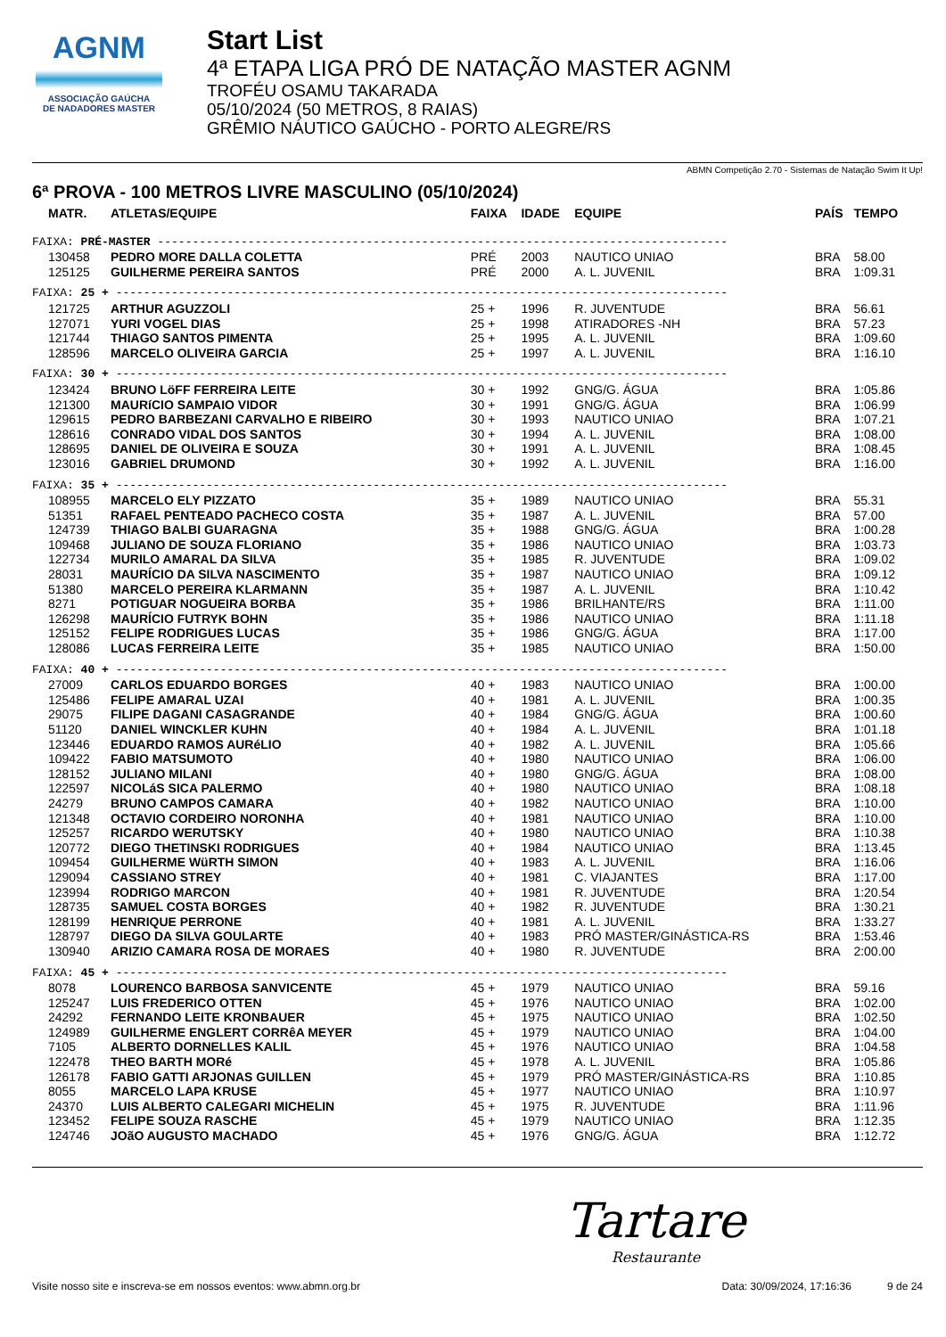AGNM
ASSOCIAÇÃO GAÚCHA
DE NADADORES MASTER
Start List
4ª ETAPA LIGA PRÓ DE NATAÇÃO MASTER AGNM
TROFÉU OSAMU TAKARADA
05/10/2024 (50 METROS, 8 RAIAS)
GRÊMIO NÁUTICO GAÚCHO - PORTO ALEGRE/RS
ABMN Competição 2.70 - Sistemas de Natação Swim It Up!
6ª PROVA - 100 METROS LIVRE MASCULINO (05/10/2024)
| MATR. | ATLETAS/EQUIPE | FAIXA | IDADE | EQUIPE | PAÍS | TEMPO |
| --- | --- | --- | --- | --- | --- | --- |
| FAIXA: PRÉ-MASTER ---------------------------------------------------------------------------------- | | | | | | |
| 130458 | PEDRO MORE DALLA COLETTA | PRÉ | 2003 | NAUTICO UNIAO | BRA | 58.00 |
| 125125 | GUILHERME PEREIRA SANTOS | PRÉ | 2000 | A. L. JUVENIL | BRA | 1:09.31 |
| FAIXA: 25 + ---------------------------------------------------------------------------------------- | | | | | | |
| 121725 | ARTHUR AGUZZOLI | 25 + | 1996 | R. JUVENTUDE | BRA | 56.61 |
| 127071 | YURI VOGEL DIAS | 25 + | 1998 | ATIRADORES -NH | BRA | 57.23 |
| 121744 | THIAGO SANTOS PIMENTA | 25 + | 1995 | A. L. JUVENIL | BRA | 1:09.60 |
| 128596 | MARCELO OLIVEIRA GARCIA | 25 + | 1997 | A. L. JUVENIL | BRA | 1:16.10 |
| FAIXA: 30 + ---------------------------------------------------------------------------------------- | | | | | | |
| 123424 | BRUNO LöFF FERREIRA LEITE | 30 + | 1992 | GNG/G. ÁGUA | BRA | 1:05.86 |
| 121300 | MAURíCIO SAMPAIO VIDOR | 30 + | 1991 | GNG/G. ÁGUA | BRA | 1:06.99 |
| 129615 | PEDRO BARBEZANI CARVALHO E RIBEIRO | 30 + | 1993 | NAUTICO UNIAO | BRA | 1:07.21 |
| 128616 | CONRADO VIDAL DOS SANTOS | 30 + | 1994 | A. L. JUVENIL | BRA | 1:08.00 |
| 128695 | DANIEL DE OLIVEIRA E SOUZA | 30 + | 1991 | A. L. JUVENIL | BRA | 1:08.45 |
| 123016 | GABRIEL DRUMOND | 30 + | 1992 | A. L. JUVENIL | BRA | 1:16.00 |
| FAIXA: 35 + ---------------------------------------------------------------------------------------- | | | | | | |
| 108955 | MARCELO ELY PIZZATO | 35 + | 1989 | NAUTICO UNIAO | BRA | 55.31 |
| 51351 | RAFAEL PENTEADO PACHECO COSTA | 35 + | 1987 | A. L. JUVENIL | BRA | 57.00 |
| 124739 | THIAGO BALBI GUARAGNA | 35 + | 1988 | GNG/G. ÁGUA | BRA | 1:00.28 |
| 109468 | JULIANO DE SOUZA FLORIANO | 35 + | 1986 | NAUTICO UNIAO | BRA | 1:03.73 |
| 122734 | MURILO AMARAL DA SILVA | 35 + | 1985 | R. JUVENTUDE | BRA | 1:09.02 |
| 28031 | MAURÍCIO DA SILVA NASCIMENTO | 35 + | 1987 | NAUTICO UNIAO | BRA | 1:09.12 |
| 51380 | MARCELO PEREIRA KLARMANN | 35 + | 1987 | A. L. JUVENIL | BRA | 1:10.42 |
| 8271 | POTIGUAR NOGUEIRA BORBA | 35 + | 1986 | BRILHANTE/RS | BRA | 1:11.00 |
| 126298 | MAURÍCIO FUTRYK BOHN | 35 + | 1986 | NAUTICO UNIAO | BRA | 1:11.18 |
| 125152 | FELIPE RODRIGUES LUCAS | 35 + | 1986 | GNG/G. ÁGUA | BRA | 1:17.00 |
| 128086 | LUCAS FERREIRA LEITE | 35 + | 1985 | NAUTICO UNIAO | BRA | 1:50.00 |
| FAIXA: 40 + ---------------------------------------------------------------------------------------- | | | | | | |
| 27009 | CARLOS EDUARDO BORGES | 40 + | 1983 | NAUTICO UNIAO | BRA | 1:00.00 |
| 125486 | FELIPE AMARAL UZAI | 40 + | 1981 | A. L. JUVENIL | BRA | 1:00.35 |
| 29075 | FILIPE DAGANI CASAGRANDE | 40 + | 1984 | GNG/G. ÁGUA | BRA | 1:00.60 |
| 51120 | DANIEL WINCKLER KUHN | 40 + | 1984 | A. L. JUVENIL | BRA | 1:01.18 |
| 123446 | EDUARDO RAMOS AURéLIO | 40 + | 1982 | A. L. JUVENIL | BRA | 1:05.66 |
| 109422 | FABIO MATSUMOTO | 40 + | 1980 | NAUTICO UNIAO | BRA | 1:06.00 |
| 128152 | JULIANO MILANI | 40 + | 1980 | GNG/G. ÁGUA | BRA | 1:08.00 |
| 122597 | NICOLáS SICA PALERMO | 40 + | 1980 | NAUTICO UNIAO | BRA | 1:08.18 |
| 24279 | BRUNO CAMPOS CAMARA | 40 + | 1982 | NAUTICO UNIAO | BRA | 1:10.00 |
| 121348 | OCTAVIO CORDEIRO NORONHA | 40 + | 1981 | NAUTICO UNIAO | BRA | 1:10.00 |
| 125257 | RICARDO WERUTSKY | 40 + | 1980 | NAUTICO UNIAO | BRA | 1:10.38 |
| 120772 | DIEGO THETINSKI RODRIGUES | 40 + | 1984 | NAUTICO UNIAO | BRA | 1:13.45 |
| 109454 | GUILHERME WüRTH SIMON | 40 + | 1983 | A. L. JUVENIL | BRA | 1:16.06 |
| 129094 | CASSIANO STREY | 40 + | 1981 | C. VIAJANTES | BRA | 1:17.00 |
| 123994 | RODRIGO MARCON | 40 + | 1981 | R. JUVENTUDE | BRA | 1:20.54 |
| 128735 | SAMUEL COSTA BORGES | 40 + | 1982 | R. JUVENTUDE | BRA | 1:30.21 |
| 128199 | HENRIQUE PERRONE | 40 + | 1981 | A. L. JUVENIL | BRA | 1:33.27 |
| 128797 | DIEGO DA SILVA GOULARTE | 40 + | 1983 | PRÓ MASTER/GINÁSTICA-RS | BRA | 1:53.46 |
| 130940 | ARIZIO CAMARA ROSA DE MORAES | 40 + | 1980 | R. JUVENTUDE | BRA | 2:00.00 |
| FAIXA: 45 + ---------------------------------------------------------------------------------------- | | | | | | |
| 8078 | LOURENCO BARBOSA SANVICENTE | 45 + | 1979 | NAUTICO UNIAO | BRA | 59.16 |
| 125247 | LUIS FREDERICO OTTEN | 45 + | 1976 | NAUTICO UNIAO | BRA | 1:02.00 |
| 24292 | FERNANDO LEITE KRONBAUER | 45 + | 1975 | NAUTICO UNIAO | BRA | 1:02.50 |
| 124989 | GUILHERME ENGLERT CORRêA MEYER | 45 + | 1979 | NAUTICO UNIAO | BRA | 1:04.00 |
| 7105 | ALBERTO DORNELLES KALIL | 45 + | 1976 | NAUTICO UNIAO | BRA | 1:04.58 |
| 122478 | THEO BARTH MORé | 45 + | 1978 | A. L. JUVENIL | BRA | 1:05.86 |
| 126178 | FABIO GATTI ARJONAS GUILLEN | 45 + | 1979 | PRÓ MASTER/GINÁSTICA-RS | BRA | 1:10.85 |
| 8055 | MARCELO LAPA KRUSE | 45 + | 1977 | NAUTICO UNIAO | BRA | 1:10.97 |
| 24370 | LUIS ALBERTO CALEGARI MICHELIN | 45 + | 1975 | R. JUVENTUDE | BRA | 1:11.96 |
| 123452 | FELIPE SOUZA RASCHE | 45 + | 1979 | NAUTICO UNIAO | BRA | 1:12.35 |
| 124746 | JOãO AUGUSTO MACHADO | 45 + | 1976 | GNG/G. ÁGUA | BRA | 1:12.72 |
Tartare
Restaurante
Visite nosso site e inscreva-se em nossos eventos: www.abmn.org.br Data: 30/09/2024, 17:16:36 9 de 24